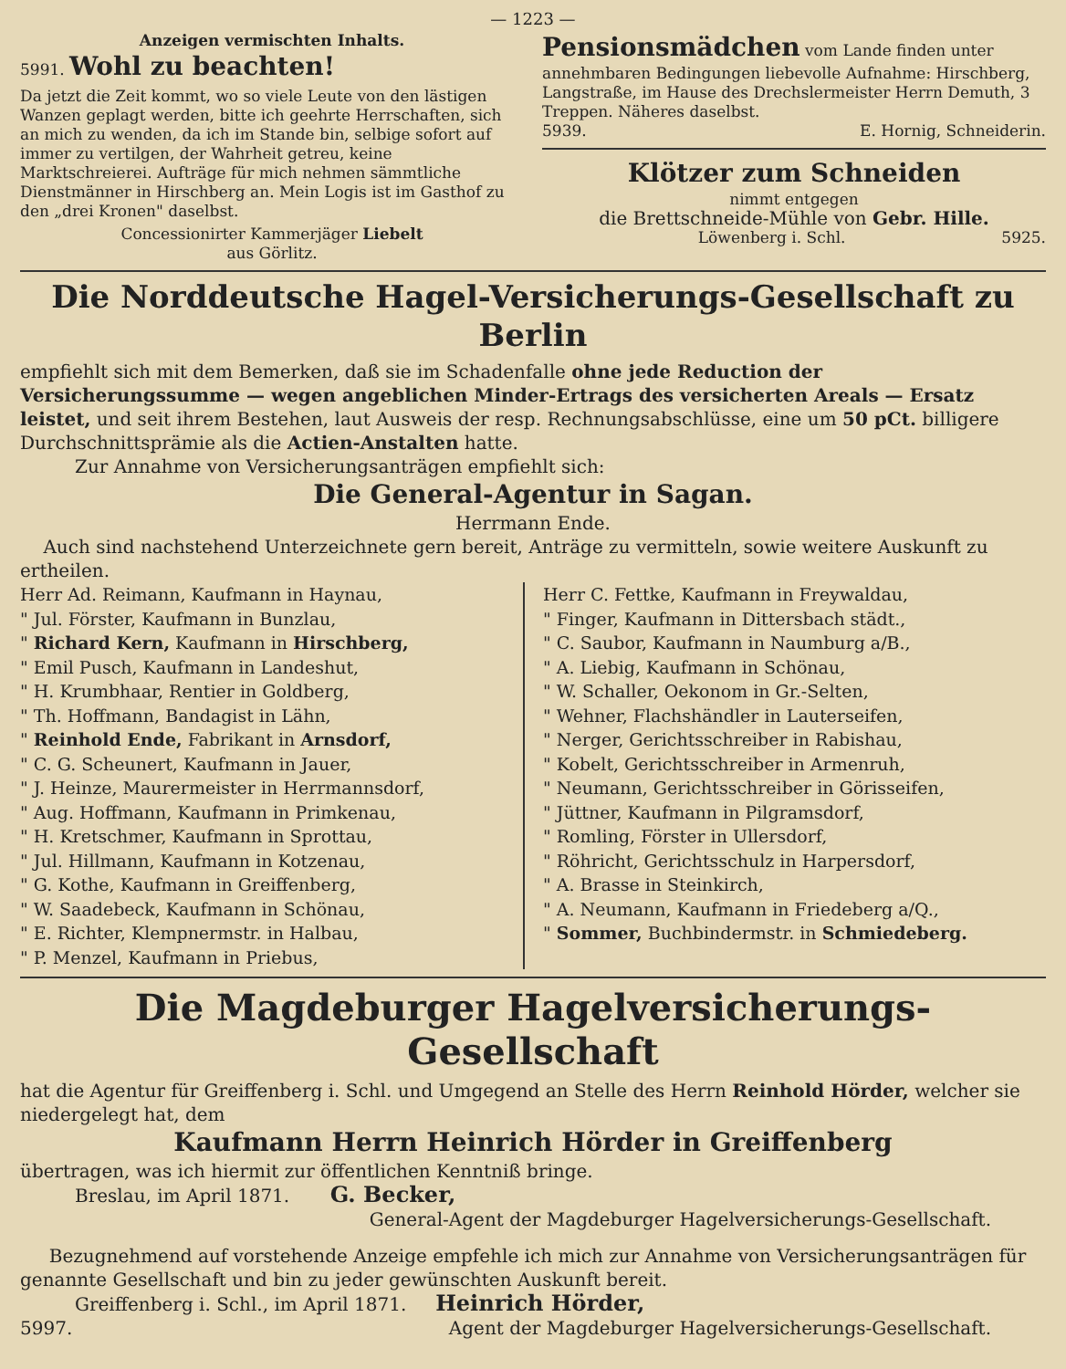— 1223 —
Anzeigen vermischten Inhalts.
5991. Wohl zu beachten!
Da jetzt die Zeit kommt, wo so viele Leute von den lästigen Wanzen geplagt werden, bitte ich geehrte Herrschaften, sich an mich zu wenden, da ich im Stande bin, selbige sofort auf immer zu vertilgen, der Wahrheit getreu, keine Marktschreierei. Aufträge für mich nehmen sämmtliche Dienstmänner in Hirschberg an. Mein Logis ist im Gasthof zu den „drei Kronen" daselbst.
Concessionirter Kammerjäger Liebelt
aus Görlitz.
Pensionsmädchen vom Lande finden unter annehmbaren Bedingungen liebevolle Aufnahme: Hirschberg, Langstraße, im Hause des Drechslermeister Herrn Demuth, 3 Treppen. Näheres daselbst.
5939. E. Hornig, Schneiderin.
Klötzer zum Schneiden
nimmt entgegen
die Brettschneide-Mühle von Gebr. Hille.
Löwenberg i. Schl. 5925.
Die Norddeutsche Hagel-Versicherungs-Gesellschaft zu Berlin
empfiehlt sich mit dem Bemerken, daß sie im Schadenfalle ohne jede Reduction der Versicherungssumme — wegen angeblichen Minder-Ertrags des versicherten Areals — Ersatz leistet, und seit ihrem Bestehen, laut Ausweis der resp. Rechnungsabschlüsse, eine um 50 pCt. billigere Durchschnittsprämie als die Actien-Anstalten hatte.
Zur Annahme von Versicherungsanträgen empfiehlt sich:
Die General-Agentur in Sagan.
Herrmann Ende.
Auch sind nachstehend Unterzeichnete gern bereit, Anträge zu vermitteln, sowie weitere Auskunft zu ertheilen.
Herr Ad. Reimann, Kaufmann in Haynau,
" Jul. Förster, Kaufmann in Bunzlau,
" Richard Kern, Kaufmann in Hirschberg,
" Emil Pusch, Kaufmann in Landeshut,
" H. Krumbhaar, Rentier in Goldberg,
" Th. Hoffmann, Bandagist in Lähn,
" Reinhold Ende, Fabrikant in Arnsdorf,
" C. G. Scheunert, Kaufmann in Jauer,
" J. Heinze, Maurermeister in Herrmannsdorf,
" Aug. Hoffmann, Kaufmann in Primkenau,
" H. Kretschmer, Kaufmann in Sprottau,
" Jul. Hillmann, Kaufmann in Kotzenau,
" G. Kothe, Kaufmann in Greiffenberg,
" W. Saadebeck, Kaufmann in Schönau,
" E. Richter, Klempnermstr. in Halbau,
" P. Menzel, Kaufmann in Priebus,
Herr C. Fettke, Kaufmann in Freywaldau,
" Finger, Kaufmann in Dittersbach städt.,
" C. Saubor, Kaufmann in Naumburg a/B.,
" A. Liebig, Kaufmann in Schönau,
" W. Schaller, Oekonom in Gr.-Selten,
" Wehner, Flachshändler in Lauterseifen,
" Nerger, Gerichtsschreiber in Rabishau,
" Kobelt, Gerichtsschreiber in Armenruh,
" Neumann, Gerichtsschreiber in Görisseifen,
" Jüttner, Kaufmann in Pilgramsdorf,
" Romling, Förster in Ullersdorf,
" Röhricht, Gerichtsschulz in Harpersdorf,
" A. Brasse in Steinkirch,
" A. Neumann, Kaufmann in Friedeberg a/Q.,
" Sommer, Buchbindermstr. in Schmiedeberg.
Die Magdeburger Hagelversicherungs-Gesellschaft
hat die Agentur für Greiffenberg i. Schl. und Umgegend an Stelle des Herrn Reinhold Hörder, welcher sie niedergelegt hat, dem
Kaufmann Herrn Heinrich Hörder in Greiffenberg
übertragen, was ich hiermit zur öffentlichen Kenntniß bringe.
Breslau, im April 1871. G. Becker,
General-Agent der Magdeburger Hagelversicherungs-Gesellschaft.
Bezugnehmend auf vorstehende Anzeige empfehle ich mich zur Annahme von Versicherungsanträgen für genannte Gesellschaft und bin zu jeder gewünschten Auskunft bereit.
Greiffenberg i. Schl., im April 1871. Heinrich Hörder,
5997. Agent der Magdeburger Hagelversicherungs-Gesellschaft.